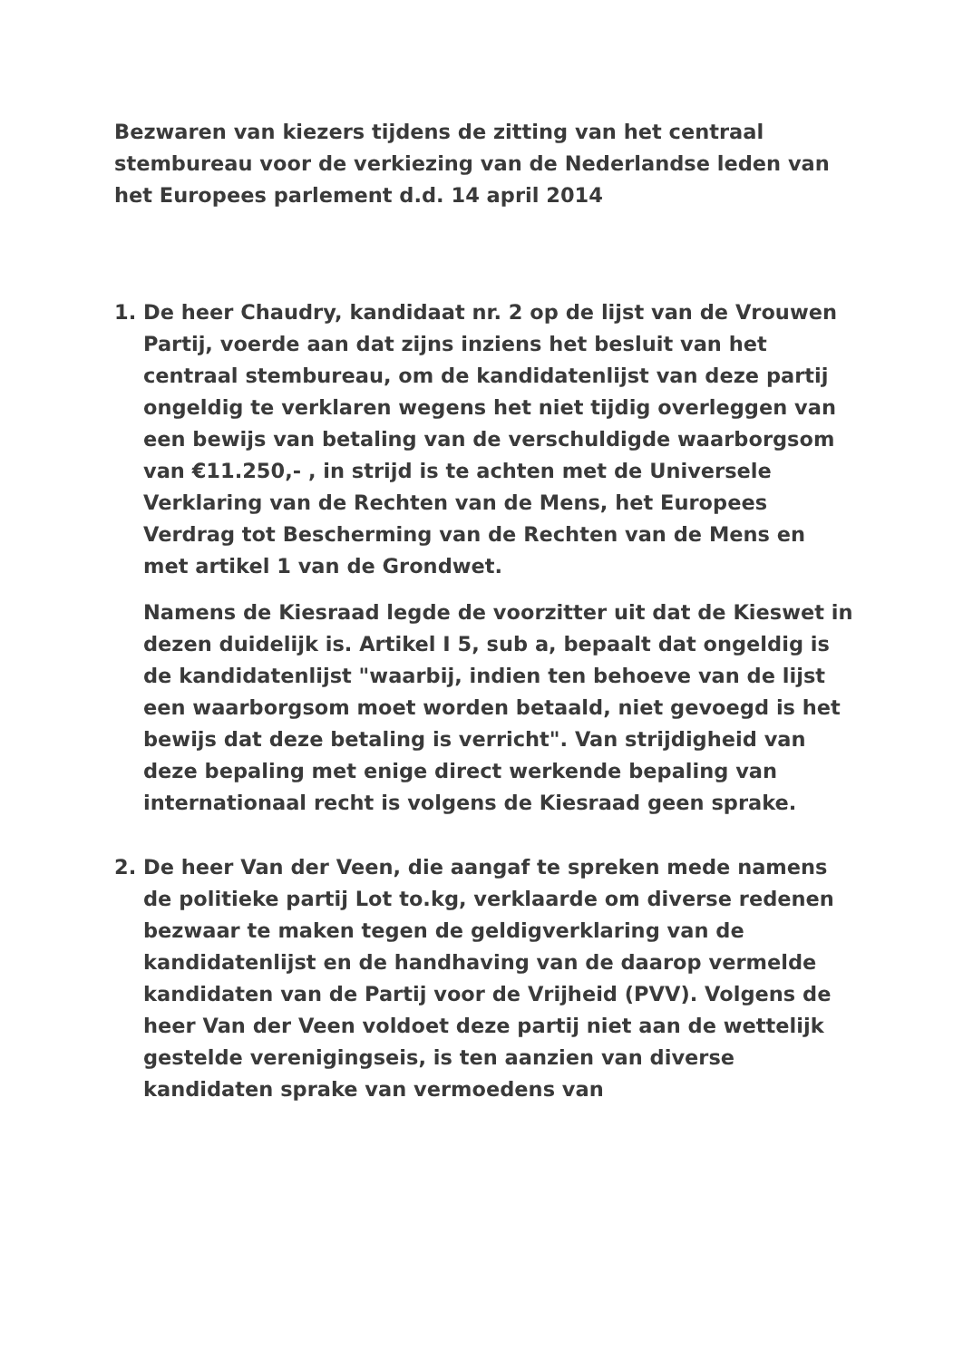Bezwaren van kiezers tijdens de zitting van het centraal stembureau voor de verkiezing van de Nederlandse leden van het Europees parlement d.d. 14 april 2014
1. De heer Chaudry, kandidaat nr. 2 op de lijst van de Vrouwen Partij, voerde aan dat zijns inziens het besluit van het centraal stembureau, om de kandidatenlijst van deze partij ongeldig te verklaren wegens het niet tijdig overleggen van een bewijs van betaling van de verschuldigde waarborgsom van €11.250,- , in strijd is te achten met de Universele Verklaring van de Rechten van de Mens, het Europees Verdrag tot Bescherming van de Rechten van de Mens en met artikel 1 van de Grondwet.
Namens de Kiesraad legde de voorzitter uit dat de Kieswet in dezen duidelijk is. Artikel I 5, sub a, bepaalt dat ongeldig is de kandidatenlijst "waarbij, indien ten behoeve van de lijst een waarborgsom moet worden betaald, niet gevoegd is het bewijs dat deze betaling is verricht". Van strijdigheid van deze bepaling met enige direct werkende bepaling van internationaal recht is volgens de Kiesraad geen sprake.
2. De heer Van der Veen, die aangaf te spreken mede namens de politieke partij Lot to.kg, verklaarde om diverse redenen bezwaar te maken tegen de geldigverklaring van de kandidatenlijst en de handhaving van de daarop vermelde kandidaten van de Partij voor de Vrijheid (PVV). Volgens de heer Van der Veen voldoet deze partij niet aan de wettelijk gestelde verenigingseis, is ten aanzien van diverse kandidaten sprake van vermoedens van